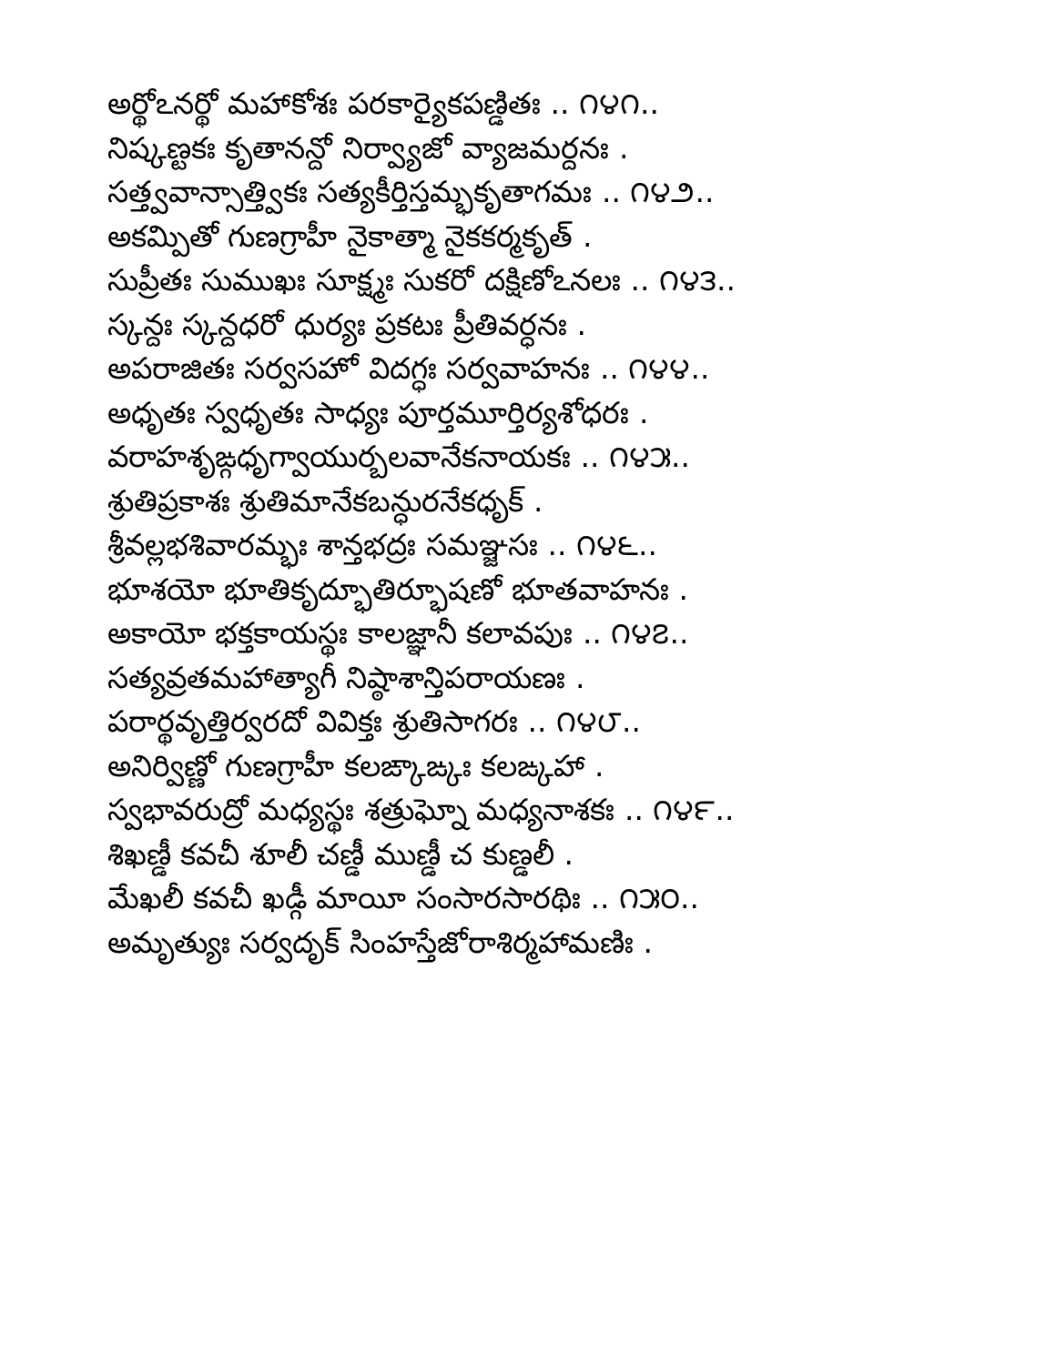అర్థోఽనర్థో మహాకోశః పరకార్యైకపణ్డితః .. ౧౪౧..
నిష్కణ్టకః కృతానన్దో నిర్వ్యాజో వ్యాజమర్దనః .
సత్త్వవాన్సాత్త్వికః సత్యకీర్తిస్తమ్భకృతాగమః .. ౧౪౨..
అకమ్పితో గుణగ్రాహీ నైకాత్మా నైకకర్మకృత్ .
సుప్రీతః సుముఖః సూక్ష్మః సుకరో దక్షిణోఽనలః .. ౧౪౩..
స్కన్దః స్కన్దధరో ధుర్యః ప్రకటః ప్రీతివర్ధనః .
అపరాజితః సర్వసహో విదగ్ధః సర్వవాహనః .. ౧౪౪..
అధృతః స్వధృతః సాధ్యః పూర్తమూర్తిర్యశోధరః .
వరాహశృఙ్గధృగ్వాయుర్బలవానేకనాయకః .. ౧౪౫..
శ్రుతిప్రకాశః శ్రుతిమానేకబన్ధురనేకధృక్ .
శ్రీవల్లభశివారమ్భః శాన్తభద్రః సమఞ్జసః .. ౧౪౬..
భూశయో భూతికృద్భూతిర్భూషణో భూతవాహనః .
అకాయో భక్తకాయస్థః కాలజ్ఞానీ కలావపుః .. ౧౪౭..
సత్యవ్రతమహాత్యాగీ నిష్ఠాశాన్తిపరాయణః .
పరార్థవృత్తిర్వరదో వివిక్తః శ్రుతిసాగరః .. ౧౪౮..
అనిర్విణ్ణో గుణగ్రాహీ కలఙ్కాఙ్కః కలఙ్కహా .
స్వభావరుద్రో మధ్యస్థః శత్రుఘ్నో మధ్యనాశకః .. ౧౪౯..
శిఖణ్డీ కవచీ శూలీ చణ్డీ ముణ్డీ చ కుణ్డలీ .
మేఖలీ కవచీ ఖడ్గీ మాయీ సంసారసారథిః .. ౧౫౦..
అమృత్యుః సర్వదృక్ సింహస్తేజోరాశిర్మహామణిః .